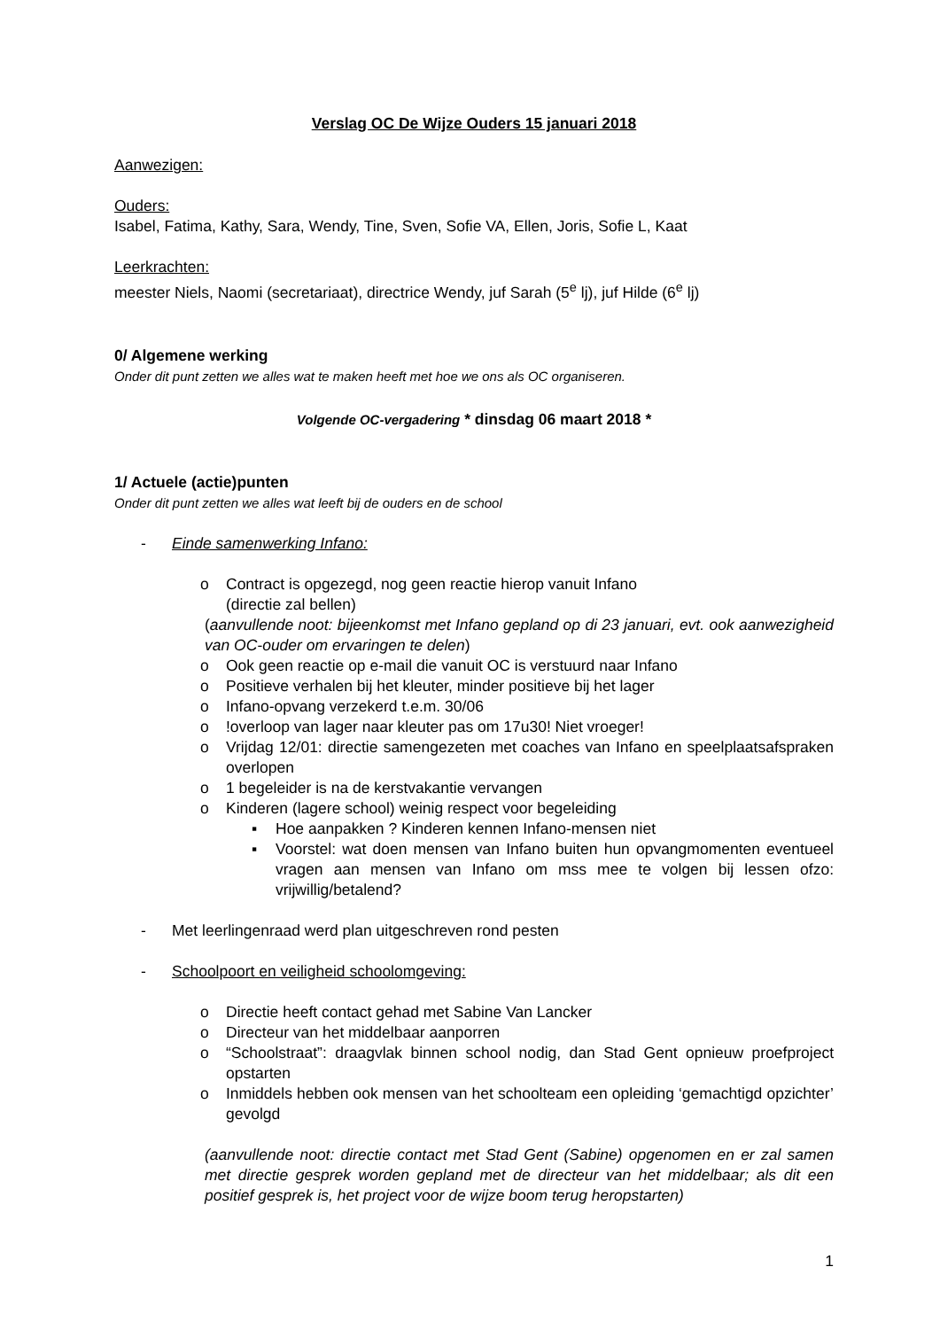Verslag OC De Wijze Ouders 15 januari 2018
Aanwezigen:
Ouders:
Isabel, Fatima, Kathy, Sara, Wendy, Tine, Sven, Sofie VA, Ellen, Joris, Sofie L, Kaat
Leerkrachten:
meester Niels, Naomi (secretariaat), directrice Wendy, juf Sarah (5<sup>e</sup> lj), juf Hilde (6<sup>e</sup> lj)
0/ Algemene werking
Onder dit punt zetten we alles wat te maken heeft met hoe we ons als OC organiseren.
Volgende OC-vergadering * dinsdag 06 maart 2018 *
1/ Actuele (actie)punten
Onder dit punt zetten we alles wat leeft bij de ouders en de school
- Einde samenwerking Infano:
o Contract is opgezegd, nog geen reactie hierop vanuit Infano
(directie zal bellen)
(aanvullende noot: bijeenkomst met Infano gepland op di 23 januari, evt. ook aanwezigheid van OC-ouder om ervaringen te delen)
o Ook geen reactie op e-mail die vanuit OC is verstuurd naar Infano
o Positieve verhalen bij het kleuter, minder positieve bij het lager
o Infano-opvang verzekerd t.e.m. 30/06
o!overloop van lager naar kleuter pas om 17u30! Niet vroeger!
o Vrijdag 12/01: directie samengezeten met coaches van Infano en speelplaatsafspraken overlopen
o 1 begeleider is na de kerstvakantie vervangen
o Kinderen (lagere school) weinig respect voor begeleiding
▪ Hoe aanpakken ? Kinderen kennen Infano-mensen niet
▪ Voorstel: wat doen mensen van Infano buiten hun opvangmomenten eventueel vragen aan mensen van Infano om mss mee te volgen bij lessen ofzo: vrijwillig/betalend?
- Met leerlingenraad werd plan uitgeschreven rond pesten
- Schoolpoort en veiligheid schoolomgeving:
o Directie heeft contact gehad met Sabine Van Lancker
o Directeur van het middelbaar aanporren
o “Schoolstraat”: draagvlak binnen school nodig, dan Stad Gent opnieuw proefproject opstarten
o Inmiddels hebben ook mensen van het schoolteam een opleiding ‘gemachtigd opzichter’ gevolgd
(aanvullende noot: directie contact met Stad Gent (Sabine) opgenomen en er zal samen met directie gesprek worden gepland met de directeur van het middelbaar; als dit een positief gesprek is, het project voor de wijze boom terug heropstarten)
1